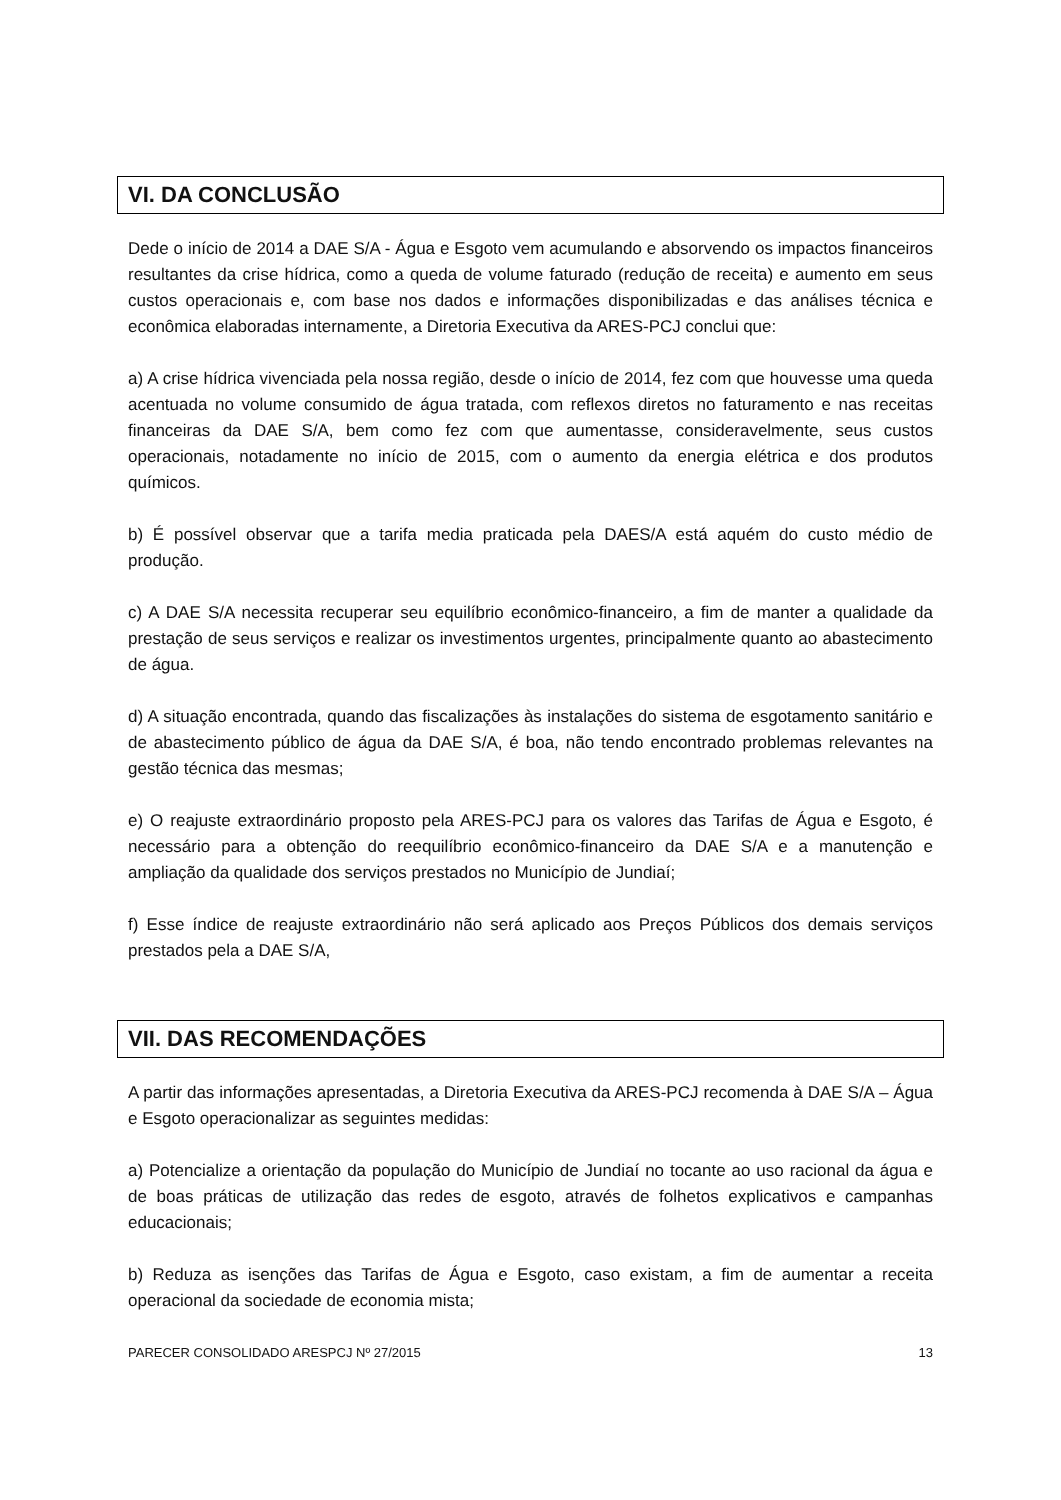VI. DA CONCLUSÃO
Dede o início de 2014 a DAE S/A - Água e Esgoto vem acumulando e absorvendo os impactos financeiros resultantes da crise hídrica, como a queda de volume faturado (redução de receita) e aumento em seus custos operacionais e, com base nos dados e informações disponibilizadas e das análises técnica e econômica elaboradas internamente, a Diretoria Executiva da ARES-PCJ conclui que:
a) A crise hídrica vivenciada pela nossa região, desde o início de 2014, fez com que houvesse uma queda acentuada no volume consumido de água tratada, com reflexos diretos no faturamento e nas receitas financeiras da DAE S/A, bem como fez com que aumentasse, consideravelmente, seus custos operacionais, notadamente no início de 2015, com o aumento da energia elétrica e dos produtos químicos.
b) É possível observar que a tarifa media praticada pela DAES/A está aquém do custo médio de produção.
c) A DAE S/A necessita recuperar seu equilíbrio econômico-financeiro, a fim de manter a qualidade da prestação de seus serviços e realizar os investimentos urgentes, principalmente quanto ao abastecimento de água.
d) A situação encontrada, quando das fiscalizações às instalações do sistema de esgotamento sanitário e de abastecimento público de água da DAE S/A, é boa, não tendo encontrado problemas relevantes na gestão técnica das mesmas;
e) O reajuste extraordinário proposto pela ARES-PCJ para os valores das Tarifas de Água e Esgoto, é necessário para a obtenção do reequilíbrio econômico-financeiro da DAE S/A e a manutenção e ampliação da qualidade dos serviços prestados no Município de Jundiaí;
f) Esse índice de reajuste extraordinário não será aplicado aos Preços Públicos dos demais serviços prestados pela a DAE S/A,
VII. DAS RECOMENDAÇÕES
A partir das informações apresentadas, a Diretoria Executiva da ARES-PCJ recomenda à DAE S/A – Água e Esgoto operacionalizar as seguintes medidas:
a) Potencialize a orientação da população do Município de Jundiaí no tocante ao uso racional da água e de boas práticas de utilização das redes de esgoto, através de folhetos explicativos e campanhas educacionais;
b) Reduza as isenções das Tarifas de Água e Esgoto, caso existam, a fim de aumentar a receita operacional da sociedade de economia mista;
PARECER CONSOLIDADO ARESPCJ Nº 27/2015 13